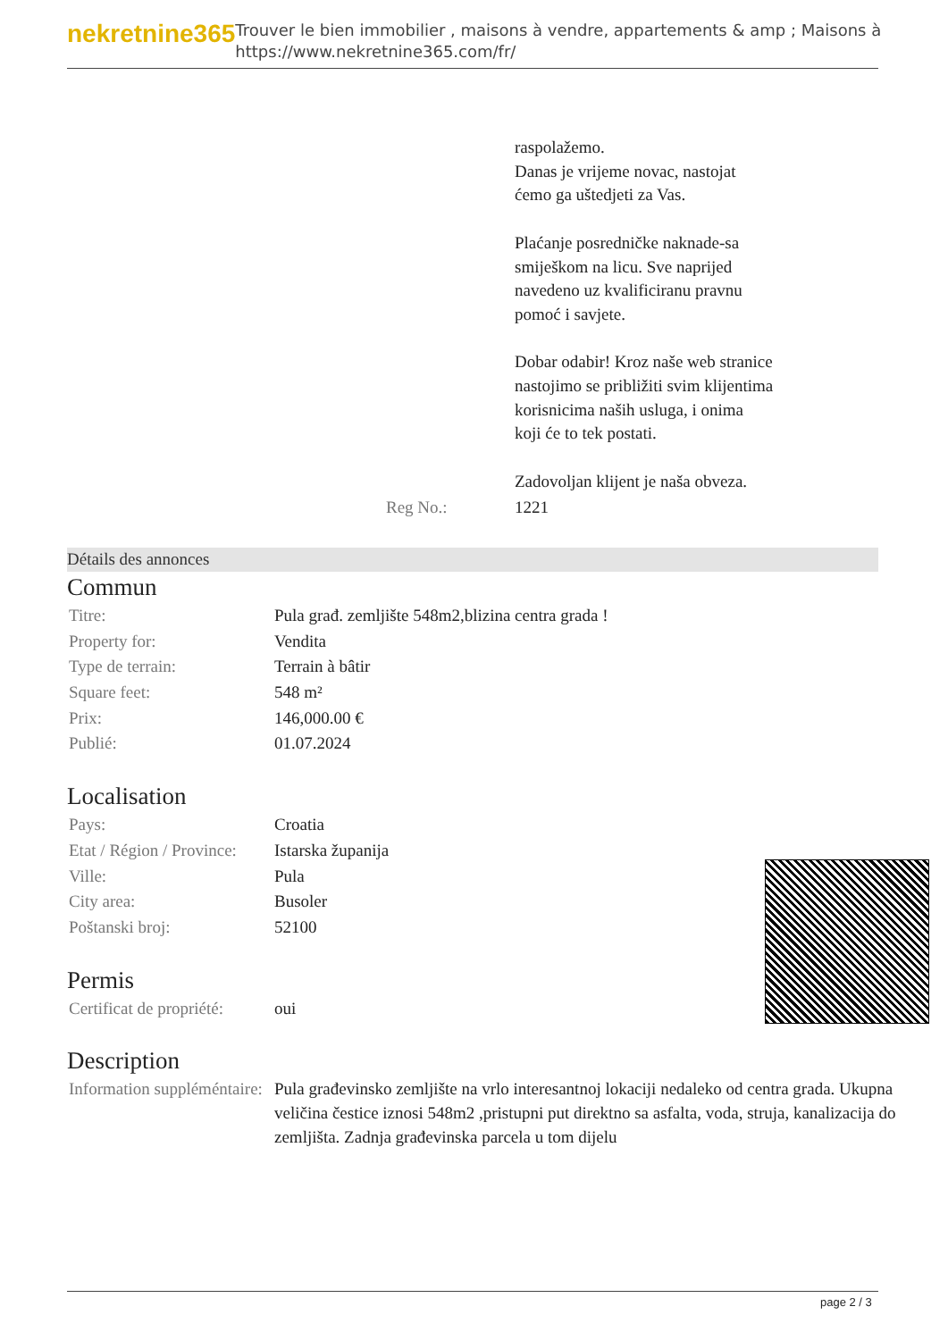nekretnine365
Trouver le bien immobilier , maisons à vendre, appartements & amp ; Maisons à
https://www.nekretnine365.com/fr/
| | raspolažemo. Danas je vrijeme novac, nastojat ćemo ga uštedjeti za Vas. Plaćanje posredničke naknade-sa smiješkom na licu. Sve naprijed navedeno uz kvalificiranu pravnu pomoć i savjete. Dobar odabir! Kroz naše web stranice nastojimo se približiti svim klijentima korisnicima naših usluga, i onima koji će to tek postati. Zadovoljan klijent je naša obveza. |
| Reg No.: | 1221 |
Détails des annonces
Commun
| Titre: | Pula građ. zemljište 548m2,blizina centra grada ! |
| Property for: | Vendita |
| Type de terrain: | Terrain à bâtir |
| Square feet: | 548 m² |
| Prix: | 146,000.00 € |
| Publié: | 01.07.2024 |
Localisation
| Pays: | Croatia |
| Etat / Région / Province: | Istarska županija |
| Ville: | Pula |
| City area: | Busoler |
| Poštanski broj: | 52100 |
Permis
| Certificat de propriété: | oui |
Description
| Information suppléméntaire: | Pula građevinsko zemljište na vrlo interesantnoj lokaciji nedaleko od centra grada. Ukupna veličina čestice iznosi 548m2 ,pristupni put direktno sa asfalta, voda, struja, kanalizacija do zemljišta. Zadnja građevinska parcela u tom dijelu |
page 2 / 3